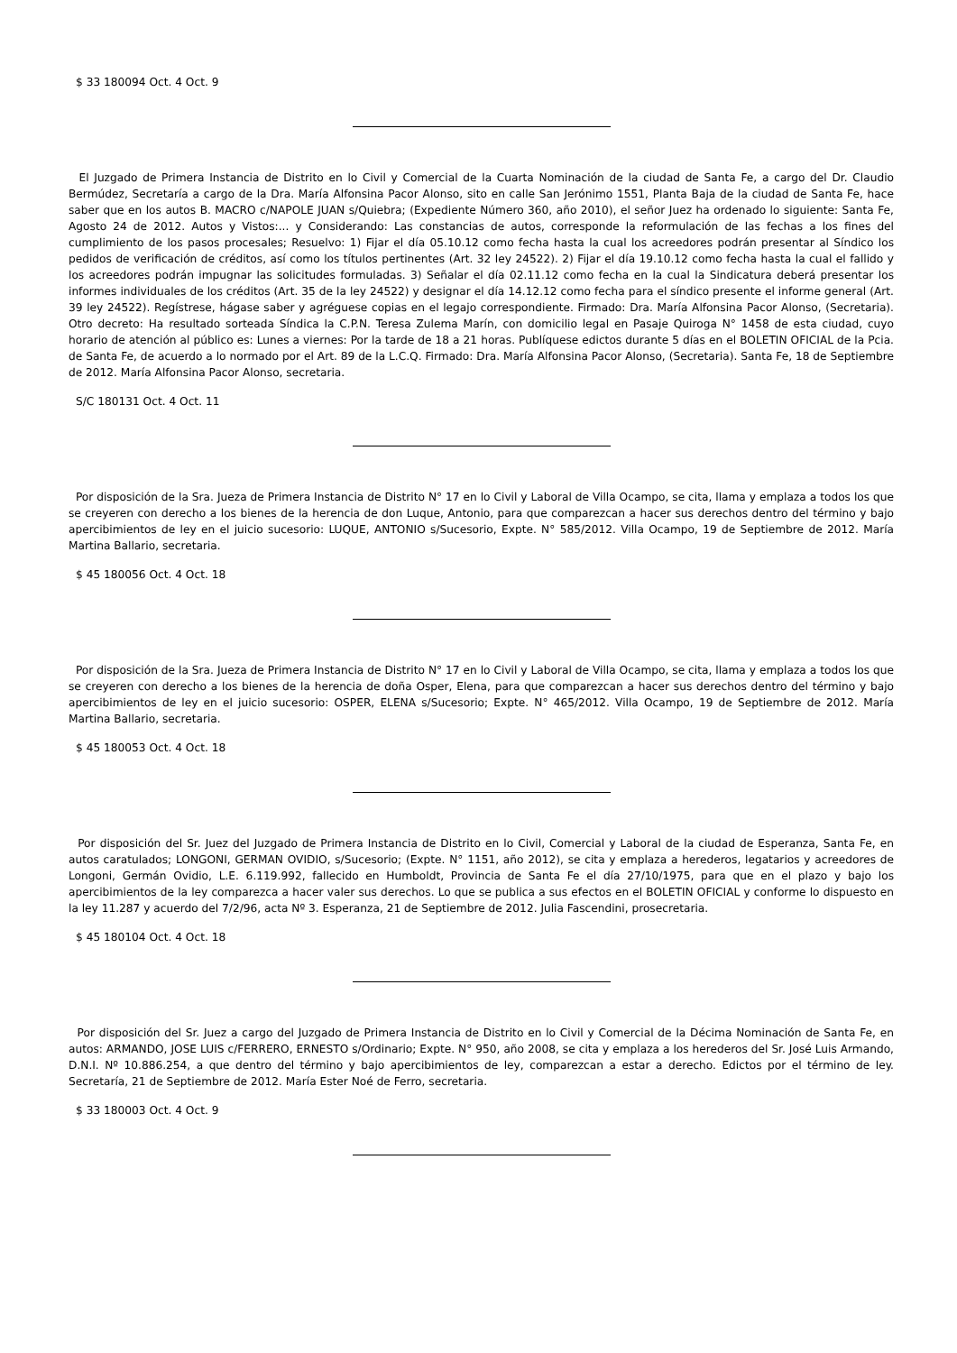$ 33 180094 Oct. 4 Oct. 9
El Juzgado de Primera Instancia de Distrito en lo Civil y Comercial de la Cuarta Nominación de la ciudad de Santa Fe, a cargo del Dr. Claudio Bermúdez, Secretaría a cargo de la Dra. María Alfonsina Pacor Alonso, sito en calle San Jerónimo 1551, Planta Baja de la ciudad de Santa Fe, hace saber que en los autos B. MACRO c/NAPOLE JUAN s/Quiebra; (Expediente Número 360, año 2010), el señor Juez ha ordenado lo siguiente: Santa Fe, Agosto 24 de 2012. Autos y Vistos:... y Considerando: Las constancias de autos, corresponde la reformulación de las fechas a los fines del cumplimiento de los pasos procesales; Resuelvo: 1) Fijar el día 05.10.12 como fecha hasta la cual los acreedores podrán presentar al Síndico los pedidos de verificación de créditos, así como los títulos pertinentes (Art. 32 ley 24522). 2) Fijar el día 19.10.12 como fecha hasta la cual el fallido y los acreedores podrán impugnar las solicitudes formuladas. 3) Señalar el día 02.11.12 como fecha en la cual la Sindicatura deberá presentar los informes individuales de los créditos (Art. 35 de la ley 24522) y designar el día 14.12.12 como fecha para el síndico presente el informe general (Art. 39 ley 24522). Regístrese, hágase saber y agréguese copias en el legajo correspondiente. Firmado: Dra. María Alfonsina Pacor Alonso, (Secretaria). Otro decreto: Ha resultado sorteada Síndica la C.P.N. Teresa Zulema Marín, con domicilio legal en Pasaje Quiroga N° 1458 de esta ciudad, cuyo horario de atención al público es: Lunes a viernes: Por la tarde de 18 a 21 horas. Publíquese edictos durante 5 días en el BOLETIN OFICIAL de la Pcia. de Santa Fe, de acuerdo a lo normado por el Art. 89 de la L.C.Q. Firmado: Dra. María Alfonsina Pacor Alonso, (Secretaria). Santa Fe, 18 de Septiembre de 2012. María Alfonsina Pacor Alonso, secretaria.
S/C 180131 Oct. 4 Oct. 11
Por disposición de la Sra. Jueza de Primera Instancia de Distrito N° 17 en lo Civil y Laboral de Villa Ocampo, se cita, llama y emplaza a todos los que se creyeren con derecho a los bienes de la herencia de don Luque, Antonio, para que comparezcan a hacer sus derechos dentro del término y bajo apercibimientos de ley en el juicio sucesorio: LUQUE, ANTONIO s/Sucesorio, Expte. N° 585/2012. Villa Ocampo, 19 de Septiembre de 2012. María Martina Ballario, secretaria.
$ 45 180056 Oct. 4 Oct. 18
Por disposición de la Sra. Jueza de Primera Instancia de Distrito N° 17 en lo Civil y Laboral de Villa Ocampo, se cita, llama y emplaza a todos los que se creyeren con derecho a los bienes de la herencia de doña Osper, Elena, para que comparezcan a hacer sus derechos dentro del término y bajo apercibimientos de ley en el juicio sucesorio: OSPER, ELENA s/Sucesorio; Expte. N° 465/2012. Villa Ocampo, 19 de Septiembre de 2012. María Martina Ballario, secretaria.
$ 45 180053 Oct. 4 Oct. 18
Por disposición del Sr. Juez del Juzgado de Primera Instancia de Distrito en lo Civil, Comercial y Laboral de la ciudad de Esperanza, Santa Fe, en autos caratulados; LONGONI, GERMAN OVIDIO, s/Sucesorio; (Expte. N° 1151, año 2012), se cita y emplaza a herederos, legatarios y acreedores de Longoni, Germán Ovidio, L.E. 6.119.992, fallecido en Humboldt, Provincia de Santa Fe el día 27/10/1975, para que en el plazo y bajo los apercibimientos de la ley comparezca a hacer valer sus derechos. Lo que se publica a sus efectos en el BOLETIN OFICIAL y conforme lo dispuesto en la ley 11.287 y acuerdo del 7/2/96, acta Nº 3. Esperanza, 21 de Septiembre de 2012. Julia Fascendini, prosecretaria.
$ 45 180104 Oct. 4 Oct. 18
Por disposición del Sr. Juez a cargo del Juzgado de Primera Instancia de Distrito en lo Civil y Comercial de la Décima Nominación de Santa Fe, en autos: ARMANDO, JOSE LUIS c/FERRERO, ERNESTO s/Ordinario; Expte. N° 950, año 2008, se cita y emplaza a los herederos del Sr. José Luis Armando, D.N.I. Nº 10.886.254, a que dentro del término y bajo apercibimientos de ley, comparezcan a estar a derecho. Edictos por el término de ley. Secretaría, 21 de Septiembre de 2012. María Ester Noé de Ferro, secretaria.
$ 33 180003 Oct. 4 Oct. 9